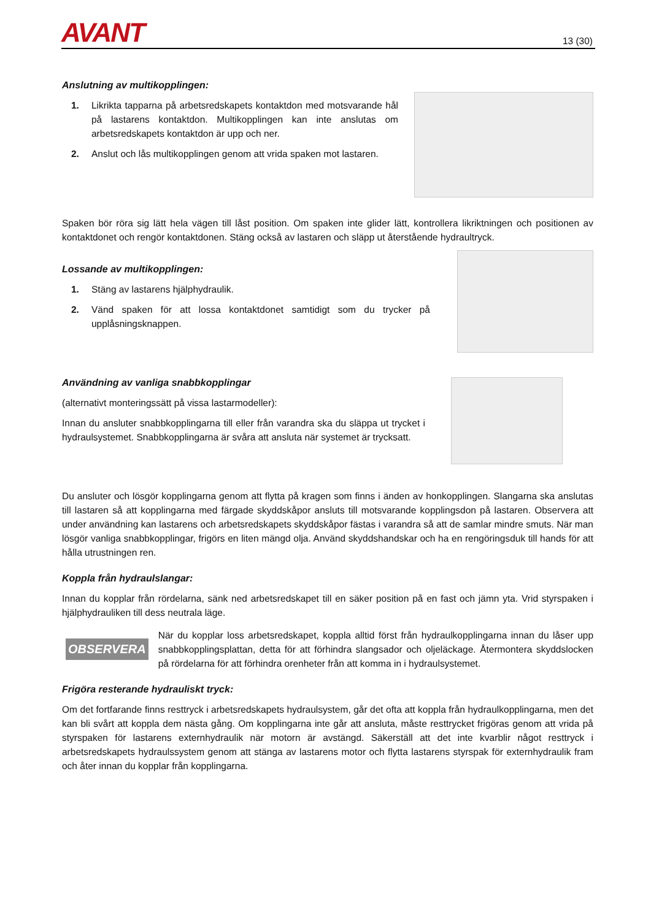AVANT 13 (30)
Anslutning av multikopplingen:
1. Likrikta tapparna på arbetsredskapets kontaktdon med motsvarande hål på lastarens kontaktdon. Multikopplingen kan inte anslutas om arbetsredskapets kontaktdon är upp och ner.
2. Anslut och lås multikopplingen genom att vrida spaken mot lastaren.
Spaken bör röra sig lätt hela vägen till låst position. Om spaken inte glider lätt, kontrollera likriktningen och positionen av kontaktdonet och rengör kontaktdonen. Stäng också av lastaren och släpp ut återstående hydraultryck.
Lossande av multikopplingen:
1. Stäng av lastarens hjälphydraulik.
2. Vänd spaken för att lossa kontaktdonet samtidigt som du trycker på upplåsningsknappen.
Användning av vanliga snabbkopplingar
(alternativt monteringssätt på vissa lastarmodeller):
Innan du ansluter snabbkopplingarna till eller från varandra ska du släppa ut trycket i hydraulsystemet. Snabbkopplingarna är svåra att ansluta när systemet är trycksatt.
Du ansluter och lösgör kopplingarna genom att flytta på kragen som finns i änden av honkopplingen. Slangarna ska anslutas till lastaren så att kopplingarna med färgade skyddskåpor ansluts till motsvarande kopplingsdon på lastaren. Observera att under användning kan lastarens och arbetsredskapets skyddskåpor fästas i varandra så att de samlar mindre smuts. När man lösgör vanliga snabbkopplingar, frigörs en liten mängd olja. Använd skyddshandskar och ha en rengöringsduk till hands för att hålla utrustningen ren.
Koppla från hydraulslangar:
Innan du kopplar från rördelarna, sänk ned arbetsredskapet till en säker position på en fast och jämn yta. Vrid styrspaken i hjälphydrauliken till dess neutrala läge.
OBSERVERA
När du kopplar loss arbetsredskapet, koppla alltid först från hydraulkopplingarna innan du låser upp snabbkopplingsplattan, detta för att förhindra slangsador och oljeläckage. Återmontera skyddslocken på rördelarna för att förhindra orenheter från att komma in i hydraulsystemet.
Frigöra resterande hydrauliskt tryck:
Om det fortfarande finns resttryck i arbetsredskapets hydraulsystem, går det ofta att koppla från hydraulkopplingarna, men det kan bli svårt att koppla dem nästa gång. Om kopplingarna inte går att ansluta, måste resttrycket frigöras genom att vrida på styrspaken för lastarens externhydraulik när motorn är avstängd. Säkerställ att det inte kvarblir något resttryck i arbetsredskapets hydraulssystem genom att stänga av lastarens motor och flytta lastarens styrspak för externhydraulik fram och åter innan du kopplar från kopplingarna.